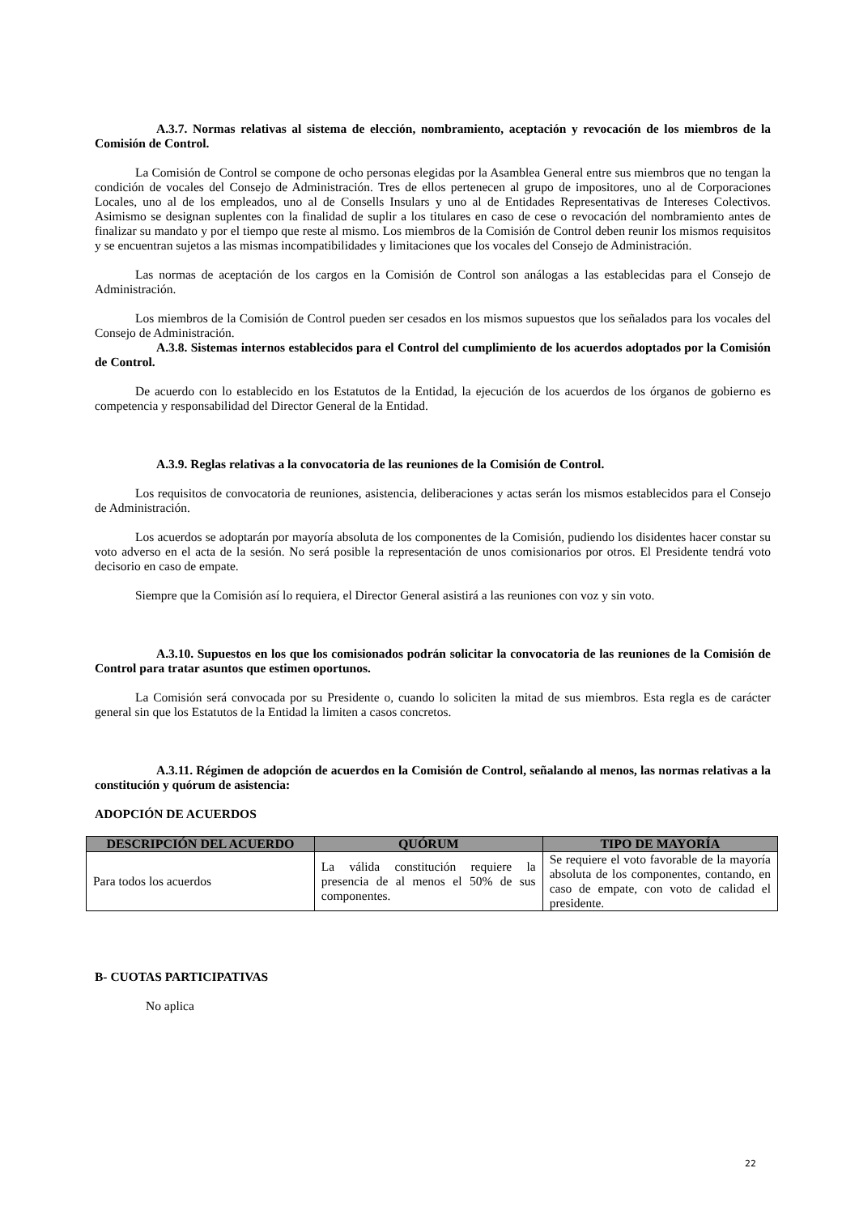A.3.7. Normas relativas al sistema de elección, nombramiento, aceptación y revocación de los miembros de la Comisión de Control.
La Comisión de Control se compone de ocho personas elegidas por la Asamblea General entre sus miembros que no tengan la condición de vocales del Consejo de Administración. Tres de ellos pertenecen al grupo de impositores, uno al de Corporaciones Locales, uno al de los empleados, uno al de Consells Insulars y uno al de Entidades Representativas de Intereses Colectivos. Asimismo se designan suplentes con la finalidad de suplir a los titulares en caso de cese o revocación del nombramiento antes de finalizar su mandato y por el tiempo que reste al mismo. Los miembros de la Comisión de Control deben reunir los mismos requisitos y se encuentran sujetos a las mismas incompatibilidades y limitaciones que los vocales del Consejo de Administración.
Las normas de aceptación de los cargos en la Comisión de Control son análogas a las establecidas para el Consejo de Administración.
Los miembros de la Comisión de Control pueden ser cesados en los mismos supuestos que los señalados para los vocales del Consejo de Administración.
A.3.8. Sistemas internos establecidos para el Control del cumplimiento de los acuerdos adoptados por la Comisión de Control.
De acuerdo con lo establecido en los Estatutos de la Entidad, la ejecución de los acuerdos de los órganos de gobierno es competencia y responsabilidad del Director General de la Entidad.
A.3.9. Reglas relativas a la convocatoria de las reuniones de la Comisión de Control.
Los requisitos de convocatoria de reuniones, asistencia, deliberaciones y actas serán los mismos establecidos para el Consejo de Administración.
Los acuerdos se adoptarán por mayoría absoluta de los componentes de la Comisión, pudiendo los disidentes hacer constar su voto adverso en el acta de la sesión. No será posible la representación de unos comisionarios por otros. El Presidente tendrá voto decisorio en caso de empate.
Siempre que la Comisión así lo requiera, el Director General asistirá a las reuniones con voz y sin voto.
A.3.10. Supuestos en los que los comisionados podrán solicitar la convocatoria de las reuniones de la Comisión de Control para tratar asuntos que estimen oportunos.
La Comisión será convocada por su Presidente o, cuando lo soliciten la mitad de sus miembros. Esta regla es de carácter general sin que los Estatutos de la Entidad la limiten a casos concretos.
A.3.11. Régimen de adopción de acuerdos en la Comisión de Control, señalando al menos, las normas relativas a la constitución y quórum de asistencia:
ADOPCIÓN DE ACUERDOS
| DESCRIPCIÓN DEL ACUERDO | QUÓRUM | TIPO DE MAYORÍA |
| --- | --- | --- |
| Para todos los acuerdos | La válida constitución requiere la presencia de al menos el 50% de sus componentes. | Se requiere el voto favorable de la mayoría absoluta de los componentes, contando, en caso de empate, con voto de calidad el presidente. |
B- CUOTAS PARTICIPATIVAS
No aplica
22